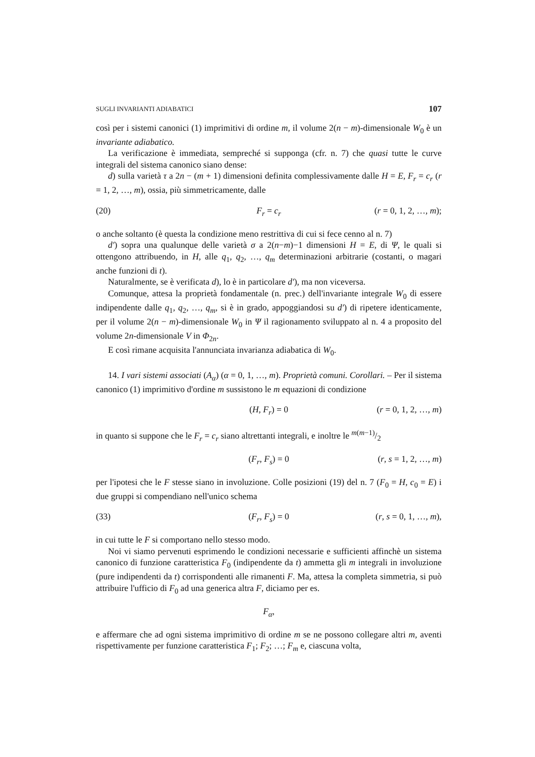SUGLI INVARIANTI ADIABATICI 107
così per i sistemi canonici (1) imprimitivi di ordine m, il volume 2(n − m)-dimensionale W<sub>0</sub> è un invariante adiabatico.
La verificazione è immediata, sempreché si supponga (cfr. n. 7) che quasi tutte le curve integrali del sistema canonico siano dense:
d) sulla varietà τ a 2n − (m + 1) dimensioni definita complessivamente dalle H = E, F<sub>r</sub> = c<sub>r</sub> (r = 1, 2, …, m), ossia, più simmetricamente, dalle
(20) F<sub>r</sub> = c<sub>r</sub> (r = 0, 1, 2, …, m);
o anche soltanto (è questa la condizione meno restrittiva di cui si fece cenno al n. 7)
d′) sopra una qualunque delle varietà σ a 2(n−m)−1 dimensioni H = E, di Ψ, le quali si ottengono attribuendo, in H, alle q<sub>1</sub>, q<sub>2</sub>, …, q<sub>m</sub> determinazioni arbitrarie (costanti, o magari anche funzioni di t).
Naturalmente, se è verificata d), lo è in particolare d′), ma non viceversa.
Comunque, attesa la proprietà fondamentale (n. prec.) dell'invariante integrale W<sub>0</sub> di essere indipendente dalle q<sub>1</sub>, q<sub>2</sub>, …, q<sub>m</sub>, si è in grado, appoggiandosi su d′) di ripetere identicamente, per il volume 2(n − m)-dimensionale W<sub>0</sub> in Ψ il ragionamento sviluppato al n. 4 a proposito del volume 2n-dimensionale V in Φ<sub>2n</sub>.
E così rimane acquisita l'annunciata invarianza adiabatica di W<sub>0</sub>.
14. I vari sistemi associati (A<sub>α</sub>) (α = 0, 1, …, m). Proprietà comuni. Corollari. – Per il sistema canonico (1) imprimitivo d'ordine m sussistono le m equazioni di condizione
(H, F<sub>r</sub>) = 0 (r = 0, 1, 2, …, m)
in quanto si suppone che le F<sub>r</sub> = c<sub>r</sub> siano altrettanti integrali, e inoltre le m(m−1)/2
(F<sub>r</sub>, F<sub>s</sub>) = 0 (r, s = 1, 2, …, m)
per l'ipotesi che le F stesse siano in involuzione. Colle posizioni (19) del n. 7 (F<sub>0</sub> = H, c<sub>0</sub> = E) i due gruppi si compendiano nell'unico schema
(33) (F<sub>r</sub>, F<sub>s</sub>) = 0 (r, s = 0, 1, …, m),
in cui tutte le F si comportano nello stesso modo.
Noi vi siamo pervenuti esprimendo le condizioni necessarie e sufficienti affinchè un sistema canonico di funzione caratteristica F<sub>0</sub> (indipendente da t) ammetta gli m integrali in involuzione (pure indipendenti da t) corrispondenti alle rimanenti F. Ma, attesa la completa simmetria, si può attribuire l'ufficio di F<sub>0</sub> ad una generica altra F, diciamo per es.
F<sub>α</sub>,
e affermare che ad ogni sistema imprimitivo di ordine m se ne possono collegare altri m, aventi rispettivamente per funzione caratteristica F<sub>1</sub>; F<sub>2</sub>; …; F<sub>m</sub> e, ciascuna volta,